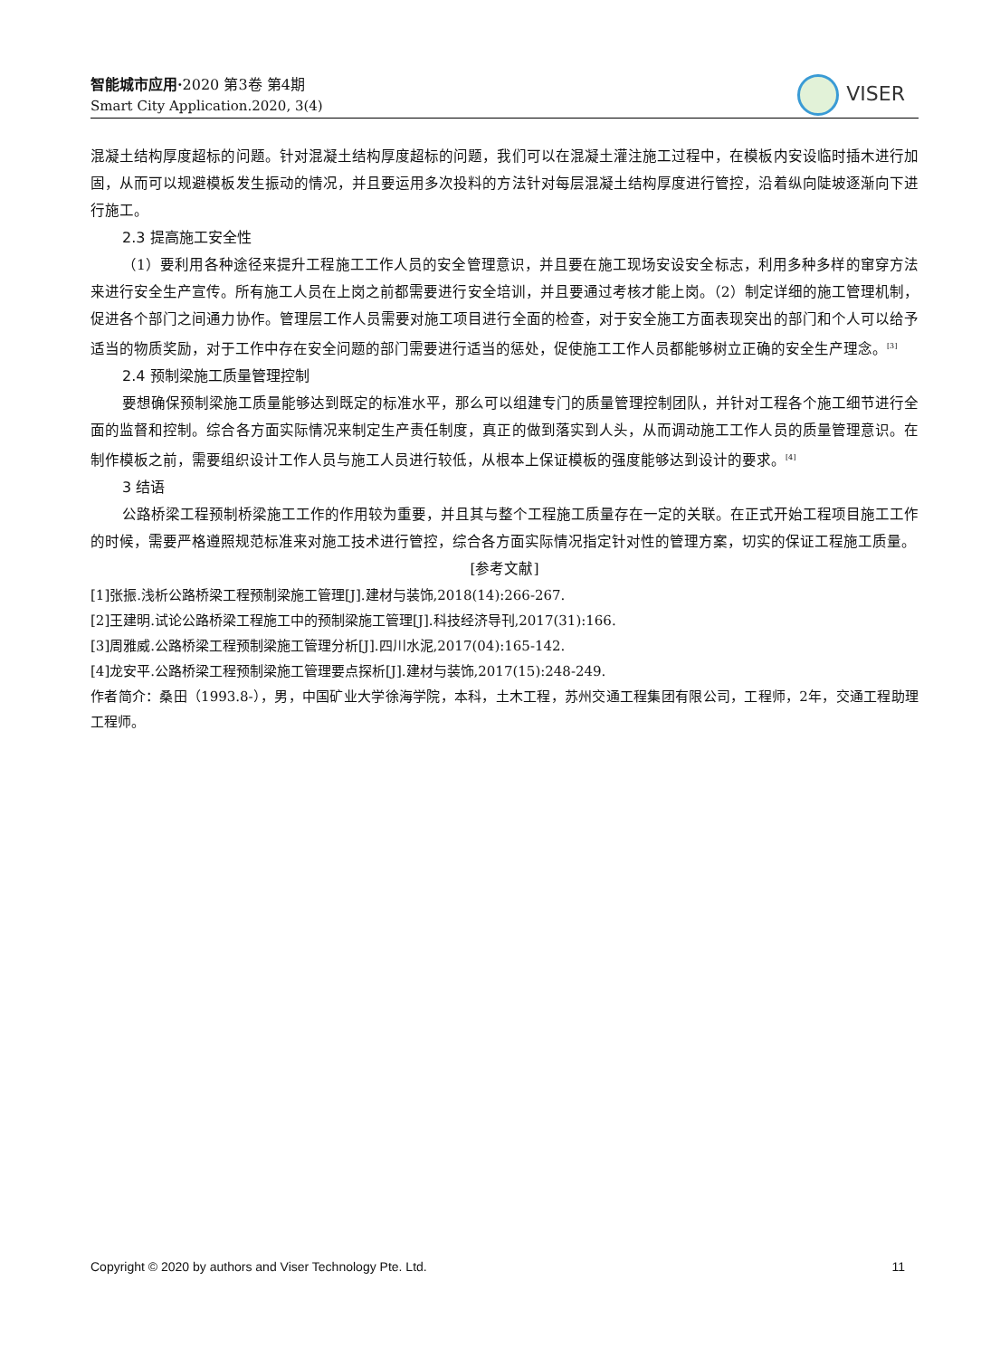智能城市应用·2020 第3卷 第4期
Smart City Application.2020, 3(4)
VISER
混凝土结构厚度超标的问题。针对混凝土结构厚度超标的问题，我们可以在混凝土灌注施工过程中，在模板内安设临时插木进行加固，从而可以规避模板发生振动的情况，并且要运用多次投料的方法针对每层混凝土结构厚度进行管控，沿着纵向陡坡逐渐向下进行施工。
2.3 提高施工安全性
（1）要利用各种途径来提升工程施工工作人员的安全管理意识，并且要在施工现场安设安全标志，利用多种多样的窜穿方法来进行安全生产宣传。所有施工人员在上岗之前都需要进行安全培训，并且要通过考核才能上岗。（2）制定详细的施工管理机制，促进各个部门之间通力协作。管理层工作人员需要对施工项目进行全面的检查，对于安全施工方面表现突出的部门和个人可以给予适当的物质奖励，对于工作中存在安全问题的部门需要进行适当的惩处，促使施工工作人员都能够树立正确的安全生产理念。<sup>[3]</sup>
2.4 预制梁施工质量管理控制
要想确保预制梁施工质量能够达到既定的标准水平，那么可以组建专门的质量管理控制团队，并针对工程各个施工细节进行全面的监督和控制。综合各方面实际情况来制定生产责任制度，真正的做到落实到人头，从而调动施工工作人员的质量管理意识。在制作模板之前，需要组织设计工作人员与施工人员进行较低，从根本上保证模板的强度能够达到设计的要求。<sup>[4]</sup>
3 结语
公路桥梁工程预制桥梁施工工作的作用较为重要，并且其与整个工程施工质量存在一定的关联。在正式开始工程项目施工工作的时候，需要严格遵照规范标准来对施工技术进行管控，综合各方面实际情况指定针对性的管理方案，切实的保证工程施工质量。
[参考文献]
[1]张振.浅析公路桥梁工程预制梁施工管理[J].建材与装饰,2018(14):266-267.
[2]王建明.试论公路桥梁工程施工中的预制梁施工管理[J].科技经济导刊,2017(31):166.
[3]周雅威.公路桥梁工程预制梁施工管理分析[J].四川水泥,2017(04):165-142.
[4]龙安平.公路桥梁工程预制梁施工管理要点探析[J].建材与装饰,2017(15):248-249.
作者简介：桑田（1993.8-），男，中国矿业大学徐海学院，本科，土木工程，苏州交通工程集团有限公司，工程师，2年，交通工程助理工程师。
Copyright © 2020 by authors and Viser Technology Pte. Ltd. 11